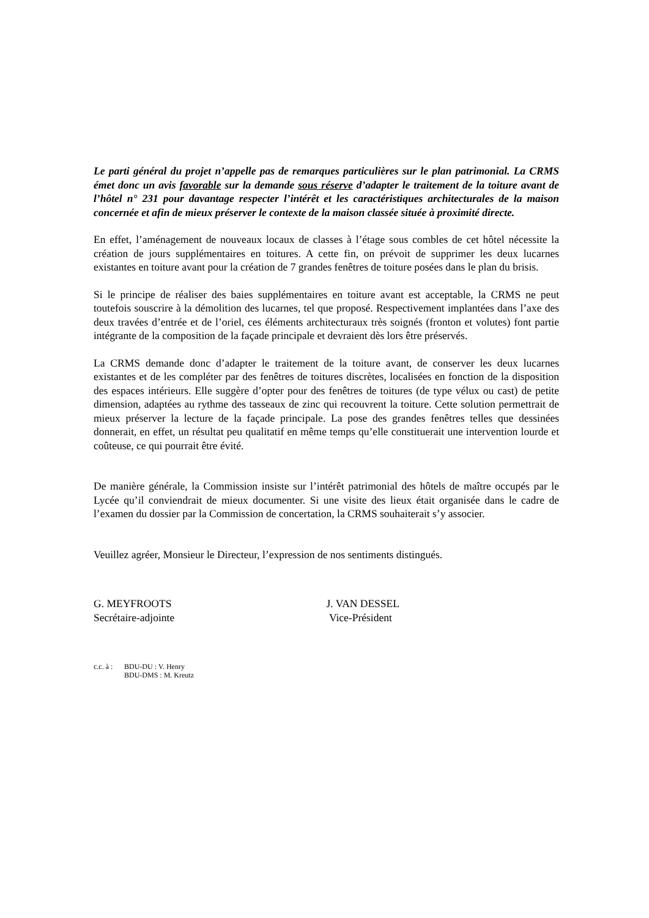Le parti général du projet n’appelle pas de remarques particulières sur le plan patrimonial. La CRMS émet donc un avis favorable sur la demande sous réserve d’adapter le traitement de la toiture avant de l’hôtel n° 231 pour davantage respecter l’intérêt et les caractéristiques architecturales de la maison concernée et afin de mieux préserver le contexte de la maison classée située à proximité directe.
En effet, l’aménagement de nouveaux locaux de classes à l’étage sous combles de cet hôtel nécessite la création de jours supplémentaires en toitures. A cette fin, on prévoit de supprimer les deux lucarnes existantes en toiture avant pour la création de 7 grandes fenêtres de toiture posées dans le plan du brisis.
Si le principe de réaliser des baies supplémentaires en toiture avant est acceptable, la CRMS ne peut toutefois souscrire à la démolition des lucarnes, tel que proposé. Respectivement implantées dans l’axe des deux travées d’entrée et de l’oriel, ces éléments architecturaux très soignés (fronton et volutes) font partie intégrante de la composition de la façade principale et devraient dès lors être préservés.
La CRMS demande donc d’adapter le traitement de la toiture avant, de conserver les deux lucarnes existantes et de les compléter par des fenêtres de toitures discrètes, localisées en fonction de la disposition des espaces intérieurs. Elle suggère d’opter pour des fenêtres de toitures (de type vélux ou cast) de petite dimension, adaptées au rythme des tasseaux de zinc qui recouvrent la toiture. Cette solution permettrait de mieux préserver la lecture de la façade principale. La pose des grandes fenêtres telles que dessinées donnerait, en effet, un résultat peu qualitatif en même temps qu’elle constituerait une intervention lourde et coûteuse, ce qui pourrait être évité.
De manière générale, la Commission insiste sur l’intérêt patrimonial des hôtels de maître occupés par le Lycée qu’il conviendrait de mieux documenter. Si une visite des lieux était organisée dans le cadre de l’examen du dossier par la Commission de concertation, la CRMS souhaiterait s’y associer.
Veuillez agréer, Monsieur le Directeur, l’expression de nos sentiments distingués.
G. MEYFROOTS
Secrétaire-adjointe
J. VAN DESSEL
Vice-Président
c.c. à :
BDU-DU : V. Henry
BDU-DMS : M. Kreutz